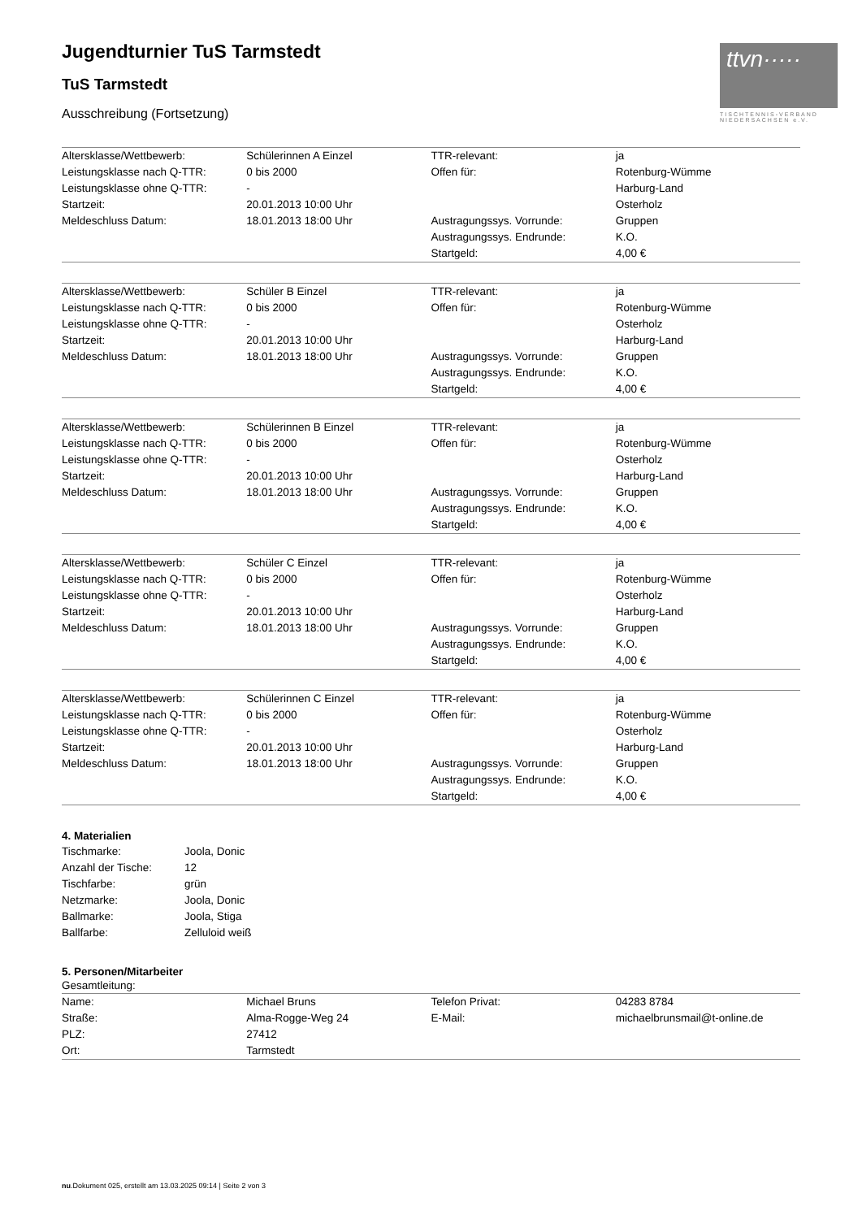ttvn·····
TISCHTENNIS-VERBAND NIEDERSACHSEN e.V.
Jugendturnier TuS Tarmstedt
TuS Tarmstedt
Ausschreibung (Fortsetzung)
| Altersklasse/Wettbewerb: | Schülerinnen A Einzel | TTR-relevant: | ja |
| Leistungsklasse nach Q-TTR: | 0 bis 2000 | Offen für: | Rotenburg-Wümme |
| Leistungsklasse ohne Q-TTR: | - | | Harburg-Land |
| Startzeit: | 20.01.2013 10:00 Uhr | | Osterholz |
| Meldeschluss Datum: | 18.01.2013 18:00 Uhr | Austragungssys. Vorrunde: | Gruppen |
| | | Austragungssys. Endrunde: | K.O. |
| | | Startgeld: | 4,00 € |
| Altersklasse/Wettbewerb: | Schüler B Einzel | TTR-relevant: | ja |
| Leistungsklasse nach Q-TTR: | 0 bis 2000 | Offen für: | Rotenburg-Wümme |
| Leistungsklasse ohne Q-TTR: | - | | Osterholz |
| Startzeit: | 20.01.2013 10:00 Uhr | | Harburg-Land |
| Meldeschluss Datum: | 18.01.2013 18:00 Uhr | Austragungssys. Vorrunde: | Gruppen |
| | | Austragungssys. Endrunde: | K.O. |
| | | Startgeld: | 4,00 € |
| Altersklasse/Wettbewerb: | Schülerinnen B Einzel | TTR-relevant: | ja |
| Leistungsklasse nach Q-TTR: | 0 bis 2000 | Offen für: | Rotenburg-Wümme |
| Leistungsklasse ohne Q-TTR: | - | | Osterholz |
| Startzeit: | 20.01.2013 10:00 Uhr | | Harburg-Land |
| Meldeschluss Datum: | 18.01.2013 18:00 Uhr | Austragungssys. Vorrunde: | Gruppen |
| | | Austragungssys. Endrunde: | K.O. |
| | | Startgeld: | 4,00 € |
| Altersklasse/Wettbewerb: | Schüler C Einzel | TTR-relevant: | ja |
| Leistungsklasse nach Q-TTR: | 0 bis 2000 | Offen für: | Rotenburg-Wümme |
| Leistungsklasse ohne Q-TTR: | - | | Osterholz |
| Startzeit: | 20.01.2013 10:00 Uhr | | Harburg-Land |
| Meldeschluss Datum: | 18.01.2013 18:00 Uhr | Austragungssys. Vorrunde: | Gruppen |
| | | Austragungssys. Endrunde: | K.O. |
| | | Startgeld: | 4,00 € |
| Altersklasse/Wettbewerb: | Schülerinnen C Einzel | TTR-relevant: | ja |
| Leistungsklasse nach Q-TTR: | 0 bis 2000 | Offen für: | Rotenburg-Wümme |
| Leistungsklasse ohne Q-TTR: | - | | Osterholz |
| Startzeit: | 20.01.2013 10:00 Uhr | | Harburg-Land |
| Meldeschluss Datum: | 18.01.2013 18:00 Uhr | Austragungssys. Vorrunde: | Gruppen |
| | | Austragungssys. Endrunde: | K.O. |
| | | Startgeld: | 4,00 € |
4. Materialien
| Tischmarke: | Joola, Donic |
| Anzahl der Tische: | 12 |
| Tischfarbe: | grün |
| Netzmarke: | Joola, Donic |
| Ballmarke: | Joola, Stiga |
| Ballfarbe: | Zelluloid weiß |
5. Personen/Mitarbeiter
Gesamtleitung:
| Name: | Michael Bruns | Telefon Privat: | 04283 8784 |
| Straße: | Alma-Rogge-Weg 24 | E-Mail: | michaelbrunsmail@t-online.de |
| PLZ: | 27412 | | |
| Ort: | Tarmstedt | | |
nu.Dokument 025, erstellt am 13.03.2025 09:14 | Seite 2 von 3